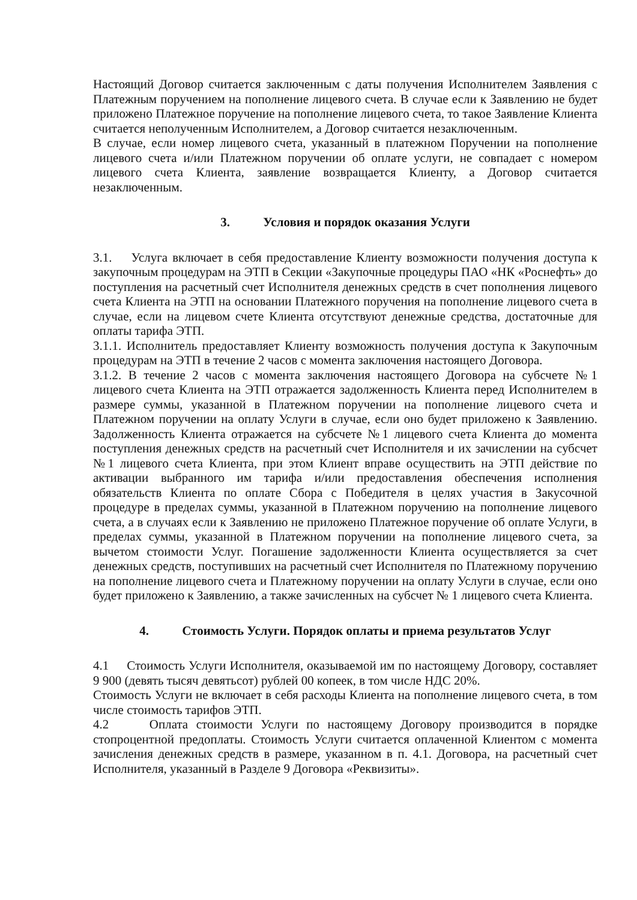Настоящий Договор считается заключенным с даты получения Исполнителем Заявления с Платежным поручением на пополнение лицевого счета. В случае если к Заявлению не будет приложено Платежное поручение на пополнение лицевого счета, то такое Заявление Клиента считается неполученным Исполнителем, а Договор считается незаключенным.
В случае, если номер лицевого счета, указанный в платежном Поручении на пополнение лицевого счета и/или Платежном поручении об оплате услуги, не совпадает с номером лицевого счета Клиента, заявление возвращается Клиенту, а Договор считается незаключенным.
3. Условия и порядок оказания Услуги
3.1. Услуга включает в себя предоставление Клиенту возможности получения доступа к закупочным процедурам на ЭТП в Секции «Закупочные процедуры ПАО «НК «Роснефть» до поступления на расчетный счет Исполнителя денежных средств в счет пополнения лицевого счета Клиента на ЭТП на основании Платежного поручения на пополнение лицевого счета в случае, если на лицевом счете Клиента отсутствуют денежные средства, достаточные для оплаты тарифа ЭТП.
3.1.1. Исполнитель предоставляет Клиенту возможность получения доступа к Закупочным процедурам на ЭТП в течение 2 часов с момента заключения настоящего Договора.
3.1.2. В течение 2 часов с момента заключения настоящего Договора на субсчете №1 лицевого счета Клиента на ЭТП отражается задолженность Клиента перед Исполнителем в размере суммы, указанной в Платежном поручении на пополнение лицевого счета и Платежном поручении на оплату Услуги в случае, если оно будет приложено к Заявлению. Задолженность Клиента отражается на субсчете №1 лицевого счета Клиента до момента поступления денежных средств на расчетный счет Исполнителя и их зачислении на субсчет №1 лицевого счета Клиента, при этом Клиент вправе осуществить на ЭТП действие по активации выбранного им тарифа и/или предоставления обеспечения исполнения обязательств Клиента по оплате Сбора с Победителя в целях участия в Закусочной процедуре в пределах суммы, указанной в Платежном поручению на пополнение лицевого счета, а в случаях если к Заявлению не приложено Платежное поручение об оплате Услуги, в пределах суммы, указанной в Платежном поручении на пополнение лицевого счета, за вычетом стоимости Услуг. Погашение задолженности Клиента осуществляется за счет денежных средств, поступивших на расчетный счет Исполнителя по Платежному поручению на пополнение лицевого счета и Платежному поручении на оплату Услуги в случае, если оно будет приложено к Заявлению, а также зачисленных на субсчет № 1 лицевого счета Клиента.
4. Стоимость Услуги. Порядок оплаты и приема результатов Услуг
4.1 Стоимость Услуги Исполнителя, оказываемой им по настоящему Договору, составляет 9 900 (девять тысяч девятьсот) рублей 00 копеек, в том числе НДС 20%.
Стоимость Услуги не включает в себя расходы Клиента на пополнение лицевого счета, в том числе стоимость тарифов ЭТП.
4.2 Оплата стоимости Услуги по настоящему Договору производится в порядке стопроцентной предоплаты. Стоимость Услуги считается оплаченной Клиентом с момента зачисления денежных средств в размере, указанном в п. 4.1. Договора, на расчетный счет Исполнителя, указанный в Разделе 9 Договора «Реквизиты».